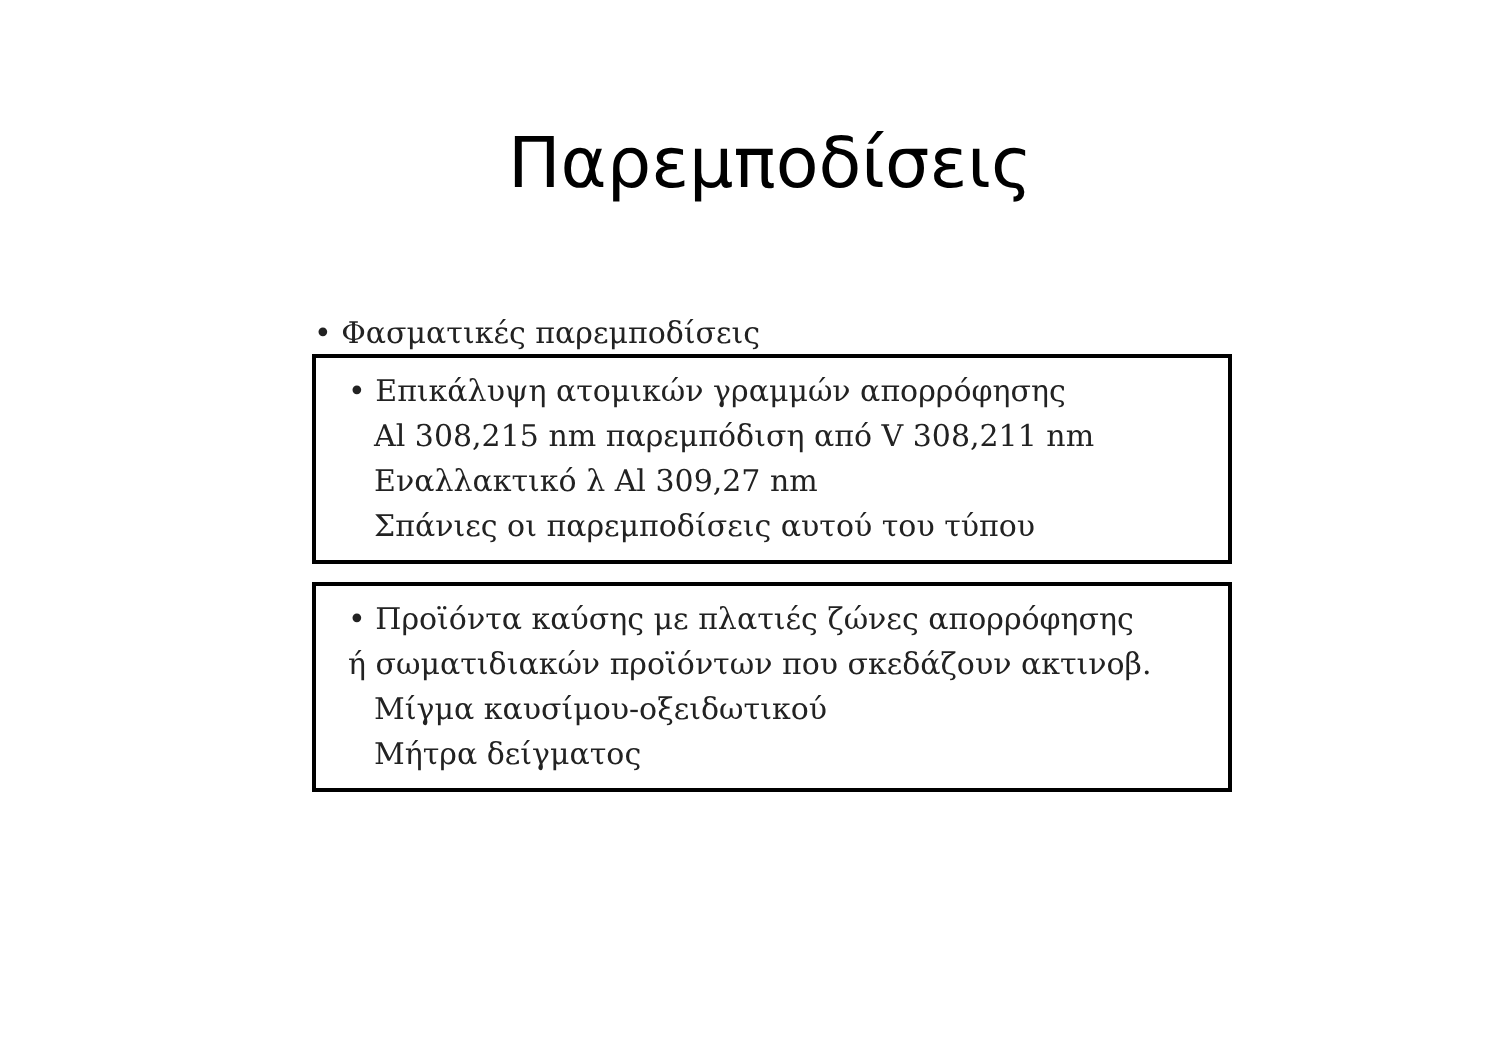Παρεμποδίσεις
• Φασματικές παρεμποδίσεις
• Επικάλυψη ατομικών γραμμών απορρόφησης
Al 308,215 nm παρεμπόδιση από V 308,211 nm
Εναλλακτικό λ Al 309,27 nm
Σπάνιες οι παρεμποδίσεις αυτού του τύπου
• Προϊόντα καύσης με πλατιές ζώνες απορρόφησης
ή σωματιδιακών προϊόντων που σκεδάζουν ακτινοβ.
Μίγμα καυσίμου-οξειδωτικού
Μήτρα δείγματος